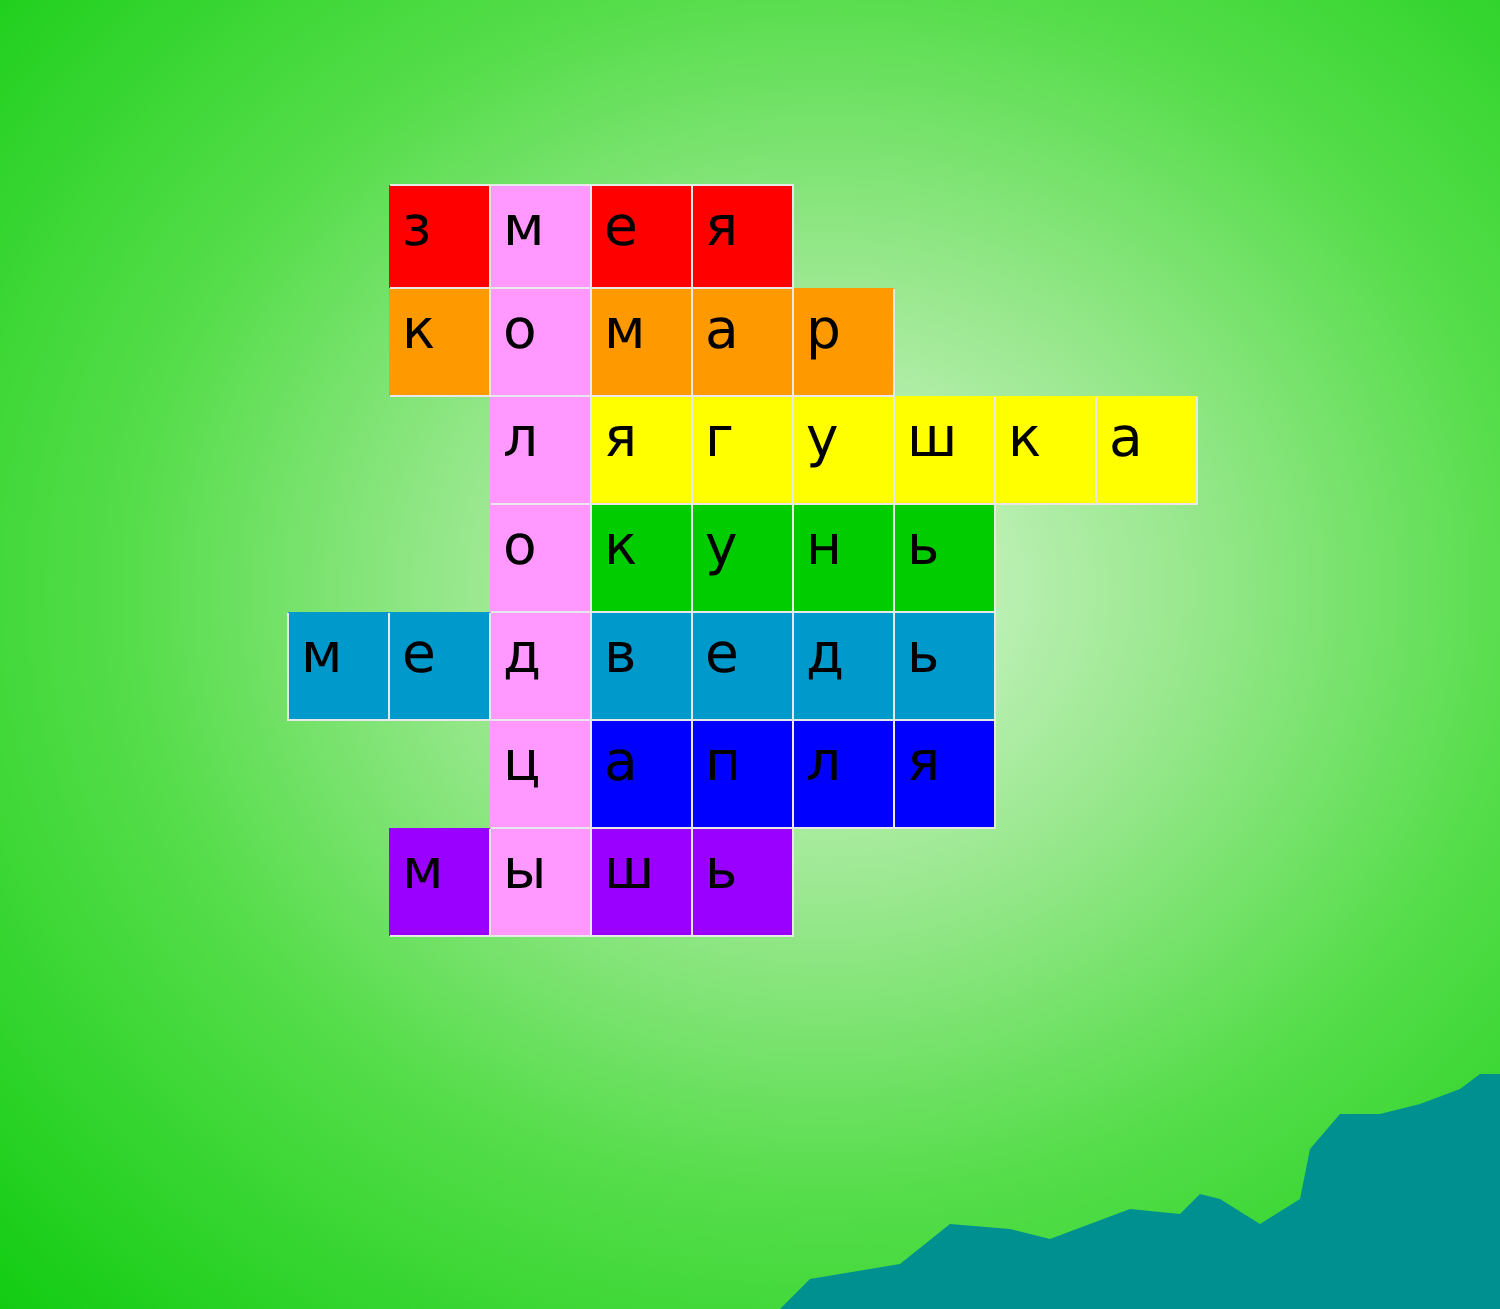| | з | м | е | я | | | | |
| | к | о | м | а | р | | | |
| | | л | я | г | у | ш | к | а |
| | | о | к | у | н | ь | | |
| м | е | д | в | е | д | ь | | |
| | | ц | а | п | л | я | | |
| | м | ы | ш | ь | | | | |